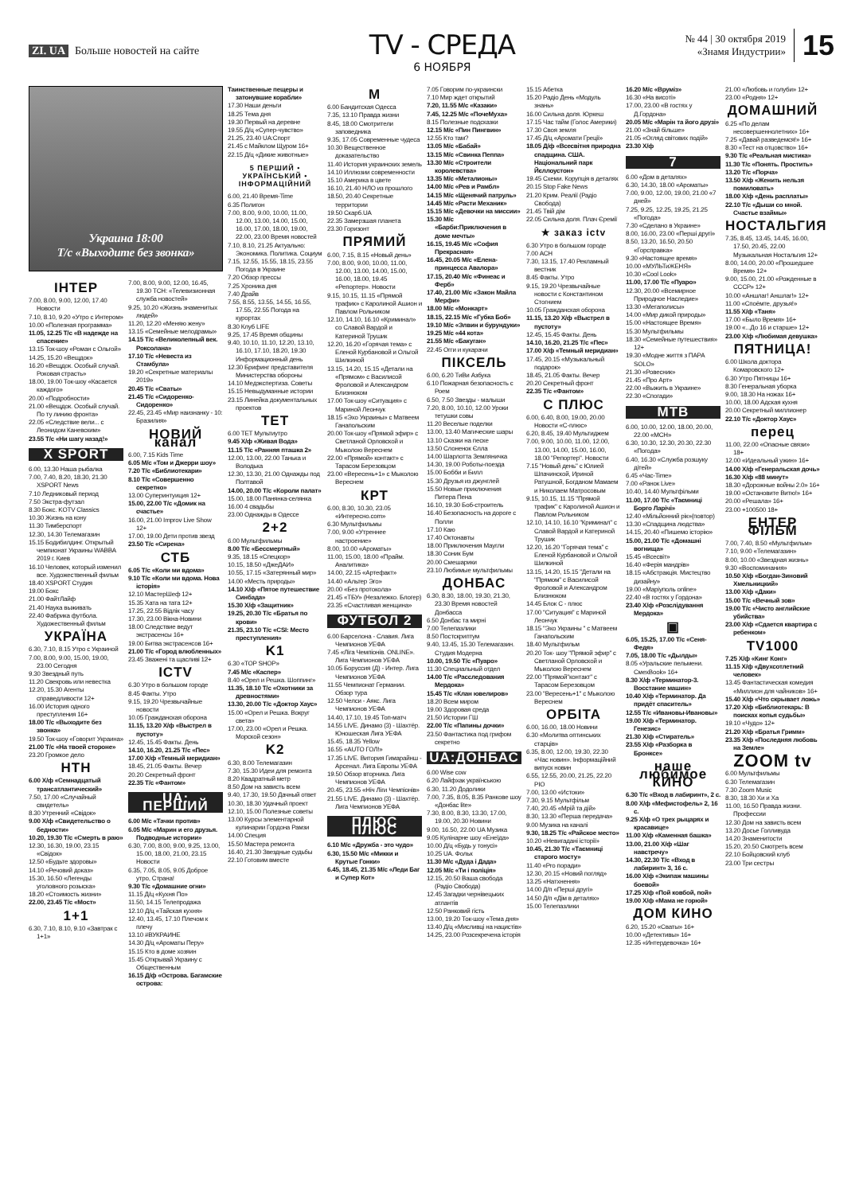ZI. UA Больше новостей на сайте
TV - СРЕДА
6 НОЯБРЯ
№ 44 | 30 октября 2019
«Знамя Индустрии»
15
Украина 18:00
Т/с «Выходите без звонка»
ІНТЕР
7.00, 8.00, 9.00, 12.00, 17.40 Новости
7.10, 8.10, 9.20 «Утро с Интером»
10.00 «Полезная программа»
11.05, 12.25 Т/с «В надежде на спасение»
13.15 Ток-шоу «Роман с Ольгой»
14.25, 15.20 «Вещдок»
16.20 «Вещдок. Особый случай. Роковая страсть»
18.00, 19.00 Ток-шоу «Касается каждого»
20.00 «Подробности»
21.00 «Вещдок. Особый случай. По ту линию фронта»
22.05 «Следствие вели... с Леонидом Каневским»
23.55 Т/с «Ни шагу назад!»
X SPORT
6.00, 13.30 Наша рыбалка
7.00, 7.40, 8.20, 18.30, 21.30 XSPORT News
7.10 Ледниковый период
7.50 Экстра-футзал
8.30 Бокс. KOTV Classics
10.30 Жизнь на кону
11.30 Тимберспорт
12.30, 14.30 Телемагазин
15.15 Бодибилдинг. Открытый чемпионат Украины WABBA 2019 г. Киев
16.10 Человек, который изменил все. Художественный фильм
18.40 XSPORT Студия
19.00 Бокс
21.00 ФайтЛайф
21.40 Наука выживать
22.40 Фабрика футбола. Художественный фильм
УКРАЇНА
6.30, 7.10, 8.15 Утро с Украиной
7.00, 8.00, 9.00, 15.00, 19.00, 23.00 Сегодня
9.30 Звездный путь
11.20 Свекровь или невестка
12.20, 15.30 Агенты справедливости 12+
16.00 История одного преступления 16+
18.00 Т/с «Выходите без звонка»
19.50 Ток-шоу «Говорит Украина»
21.00 Т/с «На твоей стороне»
23.20 Громкое дело
НТН
6.00 Х/ф «Семнадцатый трансатлантический»
7.50, 17.00 «Случайный свидетель»
8.30 Утренний «Свідок»
9.00 Х/ф «Свидетельство о бедности»
10.20, 19.30 Т/с «Смерть в раю»
12.30, 16.30, 19.00, 23.15 «Свідок»
12.50 «Будьте здоровы»
14.10 «Речовий доказ»
15.30, 16.50 «Легенды уголовного розыска»
18.20 «Стоимость жизни»
22.00, 23.45 Т/с «Мост»
1+1
6.30, 7.10, 8.10, 9.10 «Завтрак с 1+1»
7.00, 8.00, 9.00, 12.00, 16.45, 19.30 ТСН: «Телевизионная служба новостей»
9.25, 10.20 «Жизнь знаменитых людей»
11.20, 12.20 «Меняю жену»
13.15 «Семейные мелодрамы»
14.15 Т/с «Великолепный век. Роксолана»
17.10 Т/с «Невеста из Стамбула»
19.20 «Секретные материалы 2019»
20.45 Т/с «Сваты»
21.45 Т/с «Сидоренко-Сидоренко»
22.45, 23.45 «Мир наизнанку - 10: Бразилия»
НОВИЙ канал
6.00, 7.15 Kids Time
6.05 М/с «Том и Джерри шоу»
7.20 Т/с «Библиотекари»
8.10 Т/с «Совершенно секретно»
13.00 Суперинтуиция 12+
15.00, 22.00 Т/с «Домик на счастье»
16.00, 21.00 Improv Live Show 12+
17.00, 19.00 Дети против звезд
23.50 Т/с «Сирена»
СТБ
6.05 Т/с «Коли ми вдома»
9.10 Т/с «Коли ми вдома. Нова історія»
12.10 МастерШеф 12+
15.35 Хата на тата 12+
17.25, 22.55 Відлік часу
17.30, 23.00 Вікна-Новини
18.00 Следствие ведут экстрасенсы 16+
19.00 Битва экстрасенсов 16+
21.00 Т/с «Город влюбленных»
23.45 Зважені та щасливі 12+
ICTV
6.30 Утро в большом городе
8.45 Факты. Утро
9.15, 19.20 Чрезвычайные новости
10.05 Гражданская оборона
11.15, 13.20 Х/ф «Выстрел в пустоту»
12.45, 15.45 Факты. День
14.10, 16.20, 21.25 Т/с «Пес»
17.00 Х/ф «Темный меридиан»
18.45, 21.05 Факты. Вечер
20.20 Секретный фронт
22.35 Т/с «Фантом»
UA: ПЕРШИЙ
6.00 М/с «Тачки против»
6.05 М/с «Марин и его друзья. Подводные истории»
6.30, 7.00, 8.00, 9.00, 9.25, 13.00, 15.00, 18.00, 21.00, 23.15 Новости
6.35, 7.05, 8.05, 9.05 Доброе утро, Страна!
9.30 Т/с «Домашние огни»
11.15 Д/ц «Кухня По»
11.50, 14.15 Телепродажа
12.10 Д/ц «Тайская кухня»
12.40, 13.45, 17.10 Плечом к плечу
13.10 #ВУКРАИНЕ
14.30 Д/ц «Ароматы Перу»
15.15 Кто в доме хозяин
15.45 Открывай Украину с Общественным
16.15 Д/ф «Острова. Багамские острова:
Таинственные пещеры и затонувшие корабли»
17.30 Наши деньги
18.25 Тема дня
19.30 Первый на деревне
19.55 Д/ц «Супер-чувство»
21.25, 23.40 UA:Спорт
21.45 с Майклом Щуром 16+
22.15 Д/ц «Дикие животные»
5 ПЕРШИЙ • УКРАЇНСЬКИЙ • ІНФОРМАЦІЙНИЙ
6.00, 21.40 Время-Time
6.35 Полигон
7.00, 8.00, 9.00, 10.00, 11.00, 12.00, 13.00, 14.00, 15.00, 16.00, 17.00, 18.00, 19.00, 22.00, 23.00 Время новостей
7.10, 8.10, 21.25 Актуально: Экономика. Политика. Социум
7.15, 12.55, 15.55, 18.15, 23.55 Погода в Украине
7.20 Обзор прессы
7.25 Хроника дня
7.40 Драйв
7.55, 8.55, 13.55, 14.55, 16.55, 17.55, 22.55 Погода на курортах
8.30 Клуб LIFE
9.25, 17.45 Время общины
9.40, 10.10, 11.10, 12.20, 13.10, 16.10, 17.10, 18.20, 19.30 Информационный день
12.30 Брифинг представителя Министерства обороны
14.10 Медэкспертиза. Советы
15.15 Невыдуманные истории
23.15 Линейка документальных проектов
ТЕТ
6.00 ТЕТ Мультиутро
9.45 Х/ф «Живая Вода»
11.15 Т/с «Ранняя пташка 2»
12.00, 13.00, 22.00 Танька и Володька
12.30, 13.30, 21.00 Однажды под Полтавой
14.00, 20.00 Т/с «Короли палат»
15.00, 18.00 Панянка-селянка
16.00 4 свадьбы
23.00 Однажды в Одессе
2+2
6.00 Мультфильмы
8.00 Т/с «Бессмертный»
9.35, 18.15 «Спецкор»
10.15, 18.50 «ДжеДАИ»
10.55, 17.15 «Затерянный мир»
14.00 «Месть природы»
14.10 Х/ф «Пятое путешествие Синбада»
15.30 Х/ф «Защитник»
19.25, 20.30 Т/с «Братья по крови»
21.35, 23.10 Т/с «CSI: Место преступления»
K1
6.30 «TOP SHOP»
7.45 М/с «Каспер»
8.40 «Орел и Решка. Шоппинг»
11.35, 18.10 Т/с «Охотники за древностями»
13.30, 20.00 Т/с «Доктор Хаус»
15.00 «Орел и Решка. Вокруг света»
17.00, 23.00 «Орел и Решка. Морской сезон»
K2
6.30, 8.00 Телемагазин
7.30, 15.30 Идеи для ремонта
8.20 Квадратный метр
8.50 Дом на зависть всем
9.40, 17.30, 19.50 Дачный ответ
10.30, 18.30 Удачный проект
12.10, 15.00 Полезные советы
13.00 Курсы элементарной кулинарии Гордона Рамзи
14.00 Специя
15.50 Мастера ремонта
16.40, 21.30 Звездные судьбы
22.10 Готовим вместе
M
6.00 Бандитская Одесса
7.35, 13.10 Правда жизни
8.45, 18.00 Смотрители заповедника
9.35, 17.05 Современные чудеса
10.30 Вещественное доказательство
11.40 История украинских земель
14.10 Иллюзии современности
15.10 Америка в цвете
16.10, 21.40 НЛО из прошлого
18.50, 20.40 Секретные территории
19.50 Скарб.UA
22.35 Замерзшая планета
23.30 Горизонт
ПРЯМИЙ
6.00, 7.15, 8.15 «Новый день»
7.00, 8.00, 9.00, 10.00, 11.00, 12.00, 13.00, 14.00, 15.00, 16.00, 18.00, 19.45 «Репортер». Новости
9.15, 10.15, 11.15 «Прямой трафик» с Каролиной Ашион и Павлом Рольником
12.10, 14.10, 16.10 «Криминал» со Славой Вардой и Катериной Трушик
12.20, 16.20 «Горячая тема» с Еленой Курбановой и Ольгой Шилкиной
13.15, 14.20, 15.15 «Детали на «Прямом» с Василисой Фроловой и Александром Близнюком
17.00 Ток-шоу «Ситуация» с Мариной Леончук
18.15 «Эхо Украины» с Матвеем Ганапольским
20.00 Ток-шоу «Прямой эфир» с Светланой Орловской и Мыколою Вереснем
22.00 «Прямой» контакт» с Тарасом Березовцом
23.00 «Вересень+1» с Мыколою Вереснем
КРТ
6.00, 8.30, 10.30, 23.05 «Интересно.com»
6.30 Мультфильмы
7.00, 9.00 «Утреннее настроение»
8.00, 10.00 «Ароматы»
11.00, 15.00, 18.00 «Прайм. Аналитика»
14.00, 22.15 «Артефакт»
14.40 «Альтер Эго»
20.00 «Без протокола»
21.45 «ТБУ» (Незалежко. Блогер)
23.35 «Счастливая женщина»
ФУТБОЛ 2
6.00 Барселона - Славия. Лига Чемпионов УЕФА
7.45 «Ліга Чемпіонів. ONLINE». Лига Чемпионов УЕФА
10.05 Боруссия (Д) - Интер. Лига Чемпионов УЕФА
11.55 Чемпионат Германии. Обзор тура
12.50 Челси - Аякс. Лига Чемпионов УЕФА
14.40, 17.10, 19.45 Топ-матч
14.55 LIVE. Динамо (3) - Шахтёр. Юношеская Лига УЕФА
15.45, 18.35 Yellow
16.55 «AUTO ГОЛ!»
17.35 LIVE. Витория Гимарайнш - Арсенал. Лига Европы УЕФА
19.50 Обзор вторника. Лига Чемпионов УЕФА
20.45, 23.55 «Ніч Ліги Чемпіонів»
21.55 LIVE. Динамо (3) - Шахтёр. Лига Чемпионов УЕФА
ПЛЮС ПЛЮС
6.10 М/с «Дружба - это чудо»
6.30, 15.50 М/с «Микки и Крутые Гонки»
6.45, 18.45, 21.35 М/с «Леди Баг и Супер Кот»
7.05 Говорим по-украински
7.10 Мир ждет открытий
7.20, 11.55 М/с «Казаки»
7.45, 12.25 М/с «ПочеМуха»
8.15 Полезные подсказки
12.15 М/с «Пин Пингвин»
12.55 Кто там?
13.05 М/с «Бабай»
13.15 М/с «Свинка Пеппа»
13.30 М/с «Строители королевства»
13.35 М/с «Металионы»
14.00 М/с «Рев и Рамбл»
14.15 М/с «Щенячий патруль»
14.45 М/с «Расти Механик»
15.15 М/с «Девочки на миссии»
15.30 М/с «Барби:Приключения в доме мечты»
16.15, 19.45 М/с «София Прекрасная»
16.45, 20.05 М/с «Елена-принцесса Авалора»
17.15, 20.40 М/с «Финеас и Ферб»
17.40, 21.00 М/с «Закон Майла Мерфи»
18.00 М/с «Монкарт»
18.15, 22.15 М/с «Губка Боб»
19.10 М/с «Элвин и бурундуки»
19.25 М/с «44 кота»
21.55 М/с «Бакуган»
22.45 Огги и кукарачи
ПІКСЕЛЬ
6.00, 6.20 ТиВи Азбука
6.10 Пожарная безопасность с Роем
6.50, 7.50 Звезды - малыши
7.20, 8.00, 10.10, 12.00 Уроки тетушки совы
11.20 Веселые поделки
13.00, 13.40 Магические шары
13.10 Сказки на песке
13.50 Слоненок Єлла
14.00 Шарлотта Земляничка
14.30, 19.00 Роботы-поезда
15.00 Бобби и Билл
15.30 Друзья из джунглей
15.50 Новые приключения Питера Пена
16.10, 19.30 Боб-строитель
16.40 Безопасность на дороге с Полли
17.10 Каю
17.40 Октонавты
18.00 Приключения Маугли
18.30 Соник Бум
20.00 Смешарики
23.10 Любимые мультфильмы
ДОНБАС
6.30, 8.30, 18.00, 19.30, 21.30, 23.30 Время новостей Донбасса
6.50 Донбас та мирні
7.00 Телепазлики
8.50 Постскриптум
9.40, 13.45, 15.30 Телемагазин. Студия Модерна
10.00, 19.50 Т/с «Пуаро»
11.30 Специальный отдел
14.00 Т/с «Расследования Мердока»
15.45 Т/с «Клан ювелиров»
18.20 Всем миром
19.00 Здоровая среда
21.50 Истории ГШ
22.00 Т/с «Папины дочки»
23.50 Фантастика под грифом секретно
UA:ДОНБАС
6.00 Wise cow
6.20 Лайфхак українською
6.30, 11.20 Додолики
7.00, 7.35, 8.05, 8.35 Ранкове шоу «Донбас lite»
7.30, 8.00, 8.30, 13.30, 17.00, 19.00, 20.30 Новини
9.00, 16.50, 22.00 UA Музика
9.05 Кулінарне шоу «Енеїда»
10.00 Д/ц «Будь у тонусі»
10.25 UA. Фольк
11.30 М/с «Дуда і Дада»
12.05 М/с «Ти і поліція»
12.15, 20.50 Ваша свобода (Радіо Свобода)
12.45 Загадки чернівецьких атлантів
12.50 Ранковий гість
13.00, 19.20 Ток-шоу «Тема дня»
13.40 Д/ц «Мисливці на нацистів»
14.25, 23.00 Розсекречена історія
15.15 Абетка
15.20 Радіо День «Модуль знань»
16.00 Сильна доля. Юркеш
17.15 Час тайм (Голос Америки)
17.30 Своя земля
17.45 Д/ц «Аромати Греції»
18.05 Д/ф «Всесвітня природна спадщина. США. Національний парк Йєллоустон»
19.45 Схеми. Корупція в деталях
20.15 Stop Fake News
21.20 Крим. Реалії (Радіо Свобода)
21.45 Твій дім
22.05 Сильна доля. Плач Єремії
★ заказ ictv
6.30 Утро в большом городе
7.00 АСН
7.30, 13.15, 17.40 Рекламный вестник
8.45 Факты. Утро
9.15, 19.20 Чрезвычайные новости с Константином Стогнием
10.05 Гражданская оборона
11.15, 13.20 Х/ф «Выстрел в пустоту»
12.45, 15.45 Факты. День
14.10, 16.20, 21.25 Т/с «Пес»
17.00 Х/ф «Темный меридиан»
17.45, 20.15 «Музыкальный подарок»
18.45, 21.05 Факты. Вечер
20.20 Секретный фронт
22.35 Т/с «Фантом»
С ПЛЮС
6.00, 6.40, 8.00, 19.00, 20.00 Новости «С-плюс»
6.20, 8.45, 19.40 Мультиджем
7.00, 9.00, 10.00, 11.00, 12.00, 13.00, 14.00, 15.00, 16.00, 18.00 "Репортер". Новости
7.15 "Новый день" с Юлией Шпачинской, Ириной Ратушной, Богданом Мамаем и Николаем Матросовым
9.15, 10.15, 11.15 "Прямой трафик" с Каролиной Ашион и Павлом Рольником
12.10, 14.10, 16.10 "Криминал" с Славой Вардой и Катериной Трушик
12.20, 16.20 "Горячая тема" с Еленой Курбановой и Ольгой Шилкиной
13.15, 14.20, 15.15 "Детали на "Прямом" с Василисой Фроловой и Александром Близнюком
14.45 Блок С - плюс
17.00 "Ситуация" с Мариной Леончук
18.15 "Эхо Украины " с Матвеем Ганапольским
18.40 Мультфильм
20.20 Ток- шоу "Прямой эфир" с Светланой Орловской и Мыколою Вереснем
22.00 "Прямой"контакт" с Тарасом Березовцом
23.00 "Вересень+1" с Мыколою Вереснем
ОРБІТА
6.00, 16.00, 18.00 Новини
6.30 «Молитва оптинських старців»
6.35, 8.00, 12.00, 19.30, 22.30 «Час новин». Інформаційний випуск новин
6.55, 12.55, 20.00, 21.25, 22.20 PIO
7.00, 13.00 «Истоки»
7.30, 9.15 Мультфільм
7.40, 20.45 «Мрій та дій»
8.30, 13.30 «Перша передача»
9.00 Музика на каналі
9.30, 18.25 Т/с «Райское место»
10.20 «Невигадані історії»
10.45, 21.30 Т/с «Таємниці старого мосту»
11.40 «Pro поради»
12.30, 20.15 «Новий погляд»
13.25 «Натхнення»
14.00 Д/п «Перші другі»
14.50 Д/п «Дім в деталях»
15.00 Телепазлики
16.20 М/с «Вруміз»
16.30 «На висоті»
17.00, 23.00 «В гостях у Д.Гордона»
20.05 М/с «Марін та його друзі»
21.00 «Знай більше»
21.05 «Огляд світових подій»
23.30 Х/ф
7
6.00 «Дом в деталях»
6.30, 14.30, 18.00 «Ароматы»
7.00, 9.00, 12.00, 19.00, 21.00 «7 дней»
7.25, 9.25, 12.25, 19.25, 21.25 «Погода»
7.30 «Сделано в Украине»
8.00, 16.00, 23.00 «Перші другі»
8.50, 13.20, 16.50, 20.50 «Горсправка»
9.30 «Настоящее время»
10.00 «МУЛЬТиЖЕНЯ»
10.30 «Cool Look»
11.00, 17.00 Т/с «Пуаро»
12.30, 20.00 «Всемирное Природное Наследие»
13.30 «Мегаполисы»
14.00 «Мир дикой природы»
15.00 «Настоящее Время»
15.30 Мультфильмы
18.30 «Семейные путешествия» 12+
19.30 «Модне життя з ПАРА SOLO»
21.30 «Ровесник»
21.45 «Про Арт»
22.00 «Выжить в Украине»
22.30 «Спогади»
МТВ
6.00, 10.00, 12.00, 18.00, 20.00, 22.00 «МСН»
6.30, 10.30, 12.30, 20.30, 22.30 «Погода»
6.40, 16.30 «Служба розшуку дітей»
6.45 «Час-Time»
7.00 «Ранок Live»
10.40, 14.40 Мультфільми
11.00, 17.00 Т/с «Таємниці Борго Ларічі»
12.40 «Мільйонний рік»(повтор)
13.30 «Спадщина людства»
14.15, 20.40 «Пишемо історію»
15.00, 21.00 Т/с «Домашні вогнища»
15.45 «Всесвіт»
16.40 «Ферія мандрів»
18.15 «Абстракція. Мистецтво дизайну»
19.00 «Маріуполь online»
22.40 «В гостях у Гордона»
23.40 Х/ф «Розслідування Мердока»
▣
6.05, 15.25, 17.00 Т/с «Сеня-Федя»
7.05, 18.00 Т/с «Дылды»
8.05 «Уральские пельмени. СмехBook» 16+
8.30 Х/ф «Терминатор-3. Восстание машин»
10.40 Х/ф «Терминатор. Да придёт спаситель»
12.55 Т/с «Ивановы-Ивановы»
19.00 Х/ф «Терминатор. Генезис»
21.30 Х/ф «Стиратель»
23.55 Х/ф «Разборка в Бронксе»
наше любимое КИНО
6.30 Т/с «Вход в лабиринт», 2 с.
8.00 Х/ф «Мефистофель» 2, 16 с.
9.25 Х/ф «О трех рыцарях и красавице»
11.00 Х/ф «Каменная башка»
13.00, 21.00 Х/ф «Шаг навстречу»
14.30, 22.30 Т/с «Вход в лабиринт» 3, 16 с.
16.00 Х/ф «Экипаж машины боевой»
17.25 Х/ф «Пой ковбой, пой»
19.00 Х/ф «Мама не горюй»
ДОМ КИНО
6.20, 15.20 «Сваты» 16+
10.00 «Детективы» 16+
12.35 «Интердевочка» 16+
21.00 «Любовь и голуби» 12+
23.00 «Родня» 12+
ДОМАШНИЙ
6.25 «По делам несовершеннолетних» 16+
7.25 «Давай разведемся!» 16+
8.30 «Тест на отцовство» 16+
9.30 Т/с «Реальная мистика»
11.30 Т/с «Понять. Простить»
13.20 Т/с «Порча»
13.50 Х/ф «Женить нельзя помиловать»
18.00 Х/ф «День расплаты»
22.10 Т/с «Дыши со мной. Счастье взаймы»
НОСТАЛЬГИЯ
7.35, 8.45, 13.45, 14.45, 16.00, 17.50, 20.45, 22.00 Музыкальная Ностальгия 12+
8.00, 14.00, 20.00 «Прошедшее Время» 12+
9.00, 15.00, 21.00 «Рожденные в СССР» 12+
10.00 «Аншлаг! Аншлаг!» 12+
11.00 «Споёмте, друзья!»
11.55 Х/ф «Таня»
17.00 «Было Время» 16+
19.00 «...До 16 и старше» 12+
23.00 Х/ф «Любимая девушка»
ПЯТНИЦА!
6.00 Школа доктора Комаровского 12+
6.30 Утро Пятницы 16+
8.30 Генеральная уборка
9.00, 18.30 На ножах 16+
10.00, 18.00 Адская кухня
20.00 Секретный миллионер
22.10 Т/с «Доктор Хаус»
перец
11.00, 22.00 «Опасные связи» 18+
12.00 «Идеальный ужин» 16+
14.00 Х/ф «Генеральская дочь»
16.30 Х/ф «88 минут»
18.30 «Дорожные войны 2.0» 16+
19.00 «Остановите Витю!» 16+
20.00 «Решала» 16+
23.00 +100500 18+
ЕНТЕР ФІЛЬМ
7.00, 7.40, 8.50 «Мультфильм»
7.10, 9.00 «Телемагазин»
8.00, 10.00 «Звездная жизнь»
9.30 «Воспоминания»
10.50 Х/ф «Богдан-Зиновий Хмельницкий»
13.00 Х/ф «Даки»
15.00 Т/с «Вечный зов»
19.00 Т/с «Чисто английские убийства»
23.00 Х/ф «Сдается квартира с ребенком»
TV1000
7.25 Х/ф «Кинг Конг»
11.15 Х/ф «Двухсотлетний человек»
13.45 Фантастическая комедия «Миллион для чайников» 16+
15.40 Х/ф «Что скрывает ложь»
17.20 Х/ф «Библиотекарь: В поисках копья судьбы»
19.10 «Чудо» 12+
21.20 Х/ф «Братья Гримм»
23.35 Х/ф «Последняя любовь на Земле»
ZOOM tv
6.00 Мультфильмы
6.30 Телемагазин
7.30 Zoom Music
8.30, 18.30 Хи и Ха
11.00, 16.50 Правда жизни. Профессии
12.30 Дом на зависть всем
13.20 Досье Голливуда
14.20 Знаменитости
15.20, 20.50 Смотреть всем
22.10 Бойцовский клуб
23.00 Три сестры